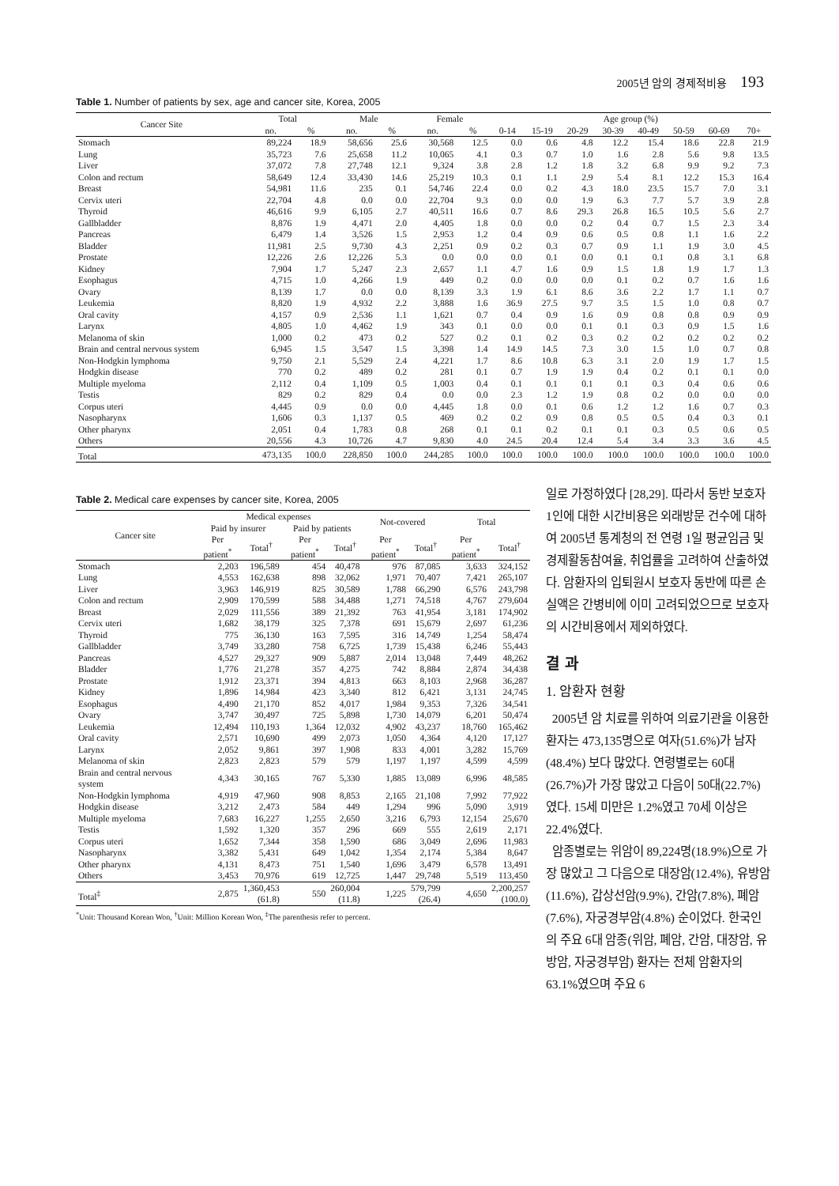2005년 암의 경제적비용 193
Table 1. Number of patients by sex, age and cancer site, Korea, 2005
| Cancer Site | Total | | Male | | Female | | Age group (%) | | | | | | | |
| --- | --- | --- | --- | --- | --- | --- | --- | --- | --- | --- | --- | --- | --- | --- |
| | no. | % | no. | % | no. | % | 0-14 | 15-19 | 20-29 | 30-39 | 40-49 | 50-59 | 60-69 | 70+ |
| Stomach | 89,224 | 18.9 | 58,656 | 25.6 | 30,568 | 12.5 | 0.0 | 0.6 | 4.8 | 12.2 | 15.4 | 18.6 | 22.8 | 21.9 |
| Lung | 35,723 | 7.6 | 25,658 | 11.2 | 10,065 | 4.1 | 0.3 | 0.7 | 1.0 | 1.6 | 2.8 | 5.6 | 9.8 | 13.5 |
| Liver | 37,072 | 7.8 | 27,748 | 12.1 | 9,324 | 3.8 | 2.8 | 1.2 | 1.8 | 3.2 | 6.8 | 9.9 | 9.2 | 7.3 |
| Colon and rectum | 58,649 | 12.4 | 33,430 | 14.6 | 25,219 | 10.3 | 0.1 | 1.1 | 2.9 | 5.4 | 8.1 | 12.2 | 15.3 | 16.4 |
| Breast | 54,981 | 11.6 | 235 | 0.1 | 54,746 | 22.4 | 0.0 | 0.2 | 4.3 | 18.0 | 23.5 | 15.7 | 7.0 | 3.1 |
| Cervix uteri | 22,704 | 4.8 | 0.0 | 0.0 | 22,704 | 9.3 | 0.0 | 0.0 | 1.9 | 6.3 | 7.7 | 5.7 | 3.9 | 2.8 |
| Thyroid | 46,616 | 9.9 | 6,105 | 2.7 | 40,511 | 16.6 | 0.7 | 8.6 | 29.3 | 26.8 | 16.5 | 10.5 | 5.6 | 2.7 |
| Gallbladder | 8,876 | 1.9 | 4,471 | 2.0 | 4,405 | 1.8 | 0.0 | 0.0 | 0.2 | 0.4 | 0.7 | 1.5 | 2.3 | 3.4 |
| Pancreas | 6,479 | 1.4 | 3,526 | 1.5 | 2,953 | 1.2 | 0.4 | 0.9 | 0.6 | 0.5 | 0.8 | 1.1 | 1.6 | 2.2 |
| Bladder | 11,981 | 2.5 | 9,730 | 4.3 | 2,251 | 0.9 | 0.2 | 0.3 | 0.7 | 0.9 | 1.1 | 1.9 | 3.0 | 4.5 |
| Prostate | 12,226 | 2.6 | 12,226 | 5.3 | 0.0 | 0.0 | 0.0 | 0.1 | 0.0 | 0.1 | 0.1 | 0.8 | 3.1 | 6.8 |
| Kidney | 7,904 | 1.7 | 5,247 | 2.3 | 2,657 | 1.1 | 4.7 | 1.6 | 0.9 | 1.5 | 1.8 | 1.9 | 1.7 | 1.3 |
| Esophagus | 4,715 | 1.0 | 4,266 | 1.9 | 449 | 0.2 | 0.0 | 0.0 | 0.0 | 0.1 | 0.2 | 0.7 | 1.6 | 1.6 |
| Ovary | 8,139 | 1.7 | 0.0 | 0.0 | 8,139 | 3.3 | 1.9 | 6.1 | 8.6 | 3.6 | 2.2 | 1.7 | 1.1 | 0.7 |
| Leukemia | 8,820 | 1.9 | 4,932 | 2.2 | 3,888 | 1.6 | 36.9 | 27.5 | 9.7 | 3.5 | 1.5 | 1.0 | 0.8 | 0.7 |
| Oral cavity | 4,157 | 0.9 | 2,536 | 1.1 | 1,621 | 0.7 | 0.4 | 0.9 | 1.6 | 0.9 | 0.8 | 0.8 | 0.9 | 0.9 |
| Larynx | 4,805 | 1.0 | 4,462 | 1.9 | 343 | 0.1 | 0.0 | 0.0 | 0.1 | 0.1 | 0.3 | 0.9 | 1.5 | 1.6 |
| Melanoma of skin | 1,000 | 0.2 | 473 | 0.2 | 527 | 0.2 | 0.1 | 0.2 | 0.3 | 0.2 | 0.2 | 0.2 | 0.2 | 0.2 |
| Brain and central nervous system | 6,945 | 1.5 | 3,547 | 1.5 | 3,398 | 1.4 | 14.9 | 14.5 | 7.3 | 3.0 | 1.5 | 1.0 | 0.7 | 0.8 |
| Non-Hodgkin lymphoma | 9,750 | 2.1 | 5,529 | 2.4 | 4,221 | 1.7 | 8.6 | 10.8 | 6.3 | 3.1 | 2.0 | 1.9 | 1.7 | 1.5 |
| Hodgkin disease | 770 | 0.2 | 489 | 0.2 | 281 | 0.1 | 0.7 | 1.9 | 1.9 | 0.4 | 0.2 | 0.1 | 0.1 | 0.0 |
| Multiple myeloma | 2,112 | 0.4 | 1,109 | 0.5 | 1,003 | 0.4 | 0.1 | 0.1 | 0.1 | 0.1 | 0.3 | 0.4 | 0.6 | 0.6 |
| Testis | 829 | 0.2 | 829 | 0.4 | 0.0 | 0.0 | 2.3 | 1.2 | 1.9 | 0.8 | 0.2 | 0.0 | 0.0 | 0.0 |
| Corpus uteri | 4,445 | 0.9 | 0.0 | 0.0 | 4,445 | 1.8 | 0.0 | 0.1 | 0.6 | 1.2 | 1.2 | 1.6 | 0.7 | 0.3 |
| Nasopharynx | 1,606 | 0.3 | 1,137 | 0.5 | 469 | 0.2 | 0.2 | 0.9 | 0.8 | 0.5 | 0.5 | 0.4 | 0.3 | 0.1 |
| Other pharynx | 2,051 | 0.4 | 1,783 | 0.8 | 268 | 0.1 | 0.1 | 0.2 | 0.1 | 0.1 | 0.3 | 0.5 | 0.6 | 0.5 |
| Others | 20,556 | 4.3 | 10,726 | 4.7 | 9,830 | 4.0 | 24.5 | 20.4 | 12.4 | 5.4 | 3.4 | 3.3 | 3.6 | 4.5 |
| Total | 473,135 | 100.0 | 228,850 | 100.0 | 244,285 | 100.0 | 100.0 | 100.0 | 100.0 | 100.0 | 100.0 | 100.0 | 100.0 | 100.0 |
Table 2. Medical care expenses by cancer site, Korea, 2005
| Cancer site | Medical expenses | | | | Not-covered | | Total | |
| --- | --- | --- | --- | --- | --- | --- | --- | --- |
| | Paid by insurer | | Paid by patients | | | | | |
| | Per patient<sup>*</sup> | Total<sup>†</sup> | Per patient<sup>*</sup> | Total<sup>†</sup> | Per patient<sup>*</sup> | Total<sup>†</sup> | Per patient<sup>*</sup> | Total<sup>†</sup> |
| Stomach | 2,203 | 196,589 | 454 | 40,478 | 976 | 87,085 | 3,633 | 324,152 |
| Lung | 4,553 | 162,638 | 898 | 32,062 | 1,971 | 70,407 | 7,421 | 265,107 |
| Liver | 3,963 | 146,919 | 825 | 30,589 | 1,788 | 66,290 | 6,576 | 243,798 |
| Colon and rectum | 2,909 | 170,599 | 588 | 34,488 | 1,271 | 74,518 | 4,767 | 279,604 |
| Breast | 2,029 | 111,556 | 389 | 21,392 | 763 | 41,954 | 3,181 | 174,902 |
| Cervix uteri | 1,682 | 38,179 | 325 | 7,378 | 691 | 15,679 | 2,697 | 61,236 |
| Thyroid | 775 | 36,130 | 163 | 7,595 | 316 | 14,749 | 1,254 | 58,474 |
| Gallbladder | 3,749 | 33,280 | 758 | 6,725 | 1,739 | 15,438 | 6,246 | 55,443 |
| Pancreas | 4,527 | 29,327 | 909 | 5,887 | 2,014 | 13,048 | 7,449 | 48,262 |
| Bladder | 1,776 | 21,278 | 357 | 4,275 | 742 | 8,884 | 2,874 | 34,438 |
| Prostate | 1,912 | 23,371 | 394 | 4,813 | 663 | 8,103 | 2,968 | 36,287 |
| Kidney | 1,896 | 14,984 | 423 | 3,340 | 812 | 6,421 | 3,131 | 24,745 |
| Esophagus | 4,490 | 21,170 | 852 | 4,017 | 1,984 | 9,353 | 7,326 | 34,541 |
| Ovary | 3,747 | 30,497 | 725 | 5,898 | 1,730 | 14,079 | 6,201 | 50,474 |
| Leukemia | 12,494 | 110,193 | 1,364 | 12,032 | 4,902 | 43,237 | 18,760 | 165,462 |
| Oral cavity | 2,571 | 10,690 | 499 | 2,073 | 1,050 | 4,364 | 4,120 | 17,127 |
| Larynx | 2,052 | 9,861 | 397 | 1,908 | 833 | 4,001 | 3,282 | 15,769 |
| Melanoma of skin | 2,823 | 2,823 | 579 | 579 | 1,197 | 1,197 | 4,599 | 4,599 |
| Brain and central nervous system | 4,343 | 30,165 | 767 | 5,330 | 1,885 | 13,089 | 6,996 | 48,585 |
| Non-Hodgkin lymphoma | 4,919 | 47,960 | 908 | 8,853 | 2,165 | 21,108 | 7,992 | 77,922 |
| Hodgkin disease | 3,212 | 2,473 | 584 | 449 | 1,294 | 996 | 5,090 | 3,919 |
| Multiple myeloma | 7,683 | 16,227 | 1,255 | 2,650 | 3,216 | 6,793 | 12,154 | 25,670 |
| Testis | 1,592 | 1,320 | 357 | 296 | 669 | 555 | 2,619 | 2,171 |
| Corpus uteri | 1,652 | 7,344 | 358 | 1,590 | 686 | 3,049 | 2,696 | 11,983 |
| Nasopharynx | 3,382 | 5,431 | 649 | 1,042 | 1,354 | 2,174 | 5,384 | 8,647 |
| Other pharynx | 4,131 | 8,473 | 751 | 1,540 | 1,696 | 3,479 | 6,578 | 13,491 |
| Others | 3,453 | 70,976 | 619 | 12,725 | 1,447 | 29,748 | 5,519 | 113,450 |
| Total<sup>‡</sup> | 2,875 | 1,360,453 (61.8) | 550 | 260,004 (11.8) | 1,225 | 579,799 (26.4) | 4,650 | 2,200,257 (100.0) |
<sup>*</sup> Unit: Thousand Korean Won, <sup>†</sup>Unit: Million Korean Won, <sup>‡</sup>The parenthesis refer to percent.
일로 가정하였다 [28,29]. 따라서 동반 보호자 1인에 대한 시간비용은 외래방문 건수에 대하여 2005년 통계청의 전 연령 1일 평균임금 및 경제활동참여율, 취업률을 고려하여 산출하였다. 암환자의 입퇴원시 보호자 동반에 따른 손실액은 간병비에 이미 고려되었으므로 보호자의 시간비용에서 제외하였다.
결 과
1. 암환자 현황
2005년 암 치료를 위하여 의료기관을 이용한 환자는 473,135명으로 여자(51.6%)가 남자(48.4%) 보다 많았다. 연령별로는 60대(26.7%)가 가장 많았고 다음이 50대(22.7%)였다. 15세 미만은 1.2%였고 70세 이상은 22.4%였다.
암종별로는 위암이 89,224명(18.9%)으로 가장 많았고 그 다음으로 대장암(12.4%), 유방암(11.6%), 갑상선암(9.9%), 간암(7.8%), 폐암(7.6%), 자궁경부암(4.8%) 순이었다. 한국인의 주요 6대 암종(위암, 폐암, 간암, 대장암, 유방암, 자궁경부암) 환자는 전체 암환자의 63.1%였으며 주요 6